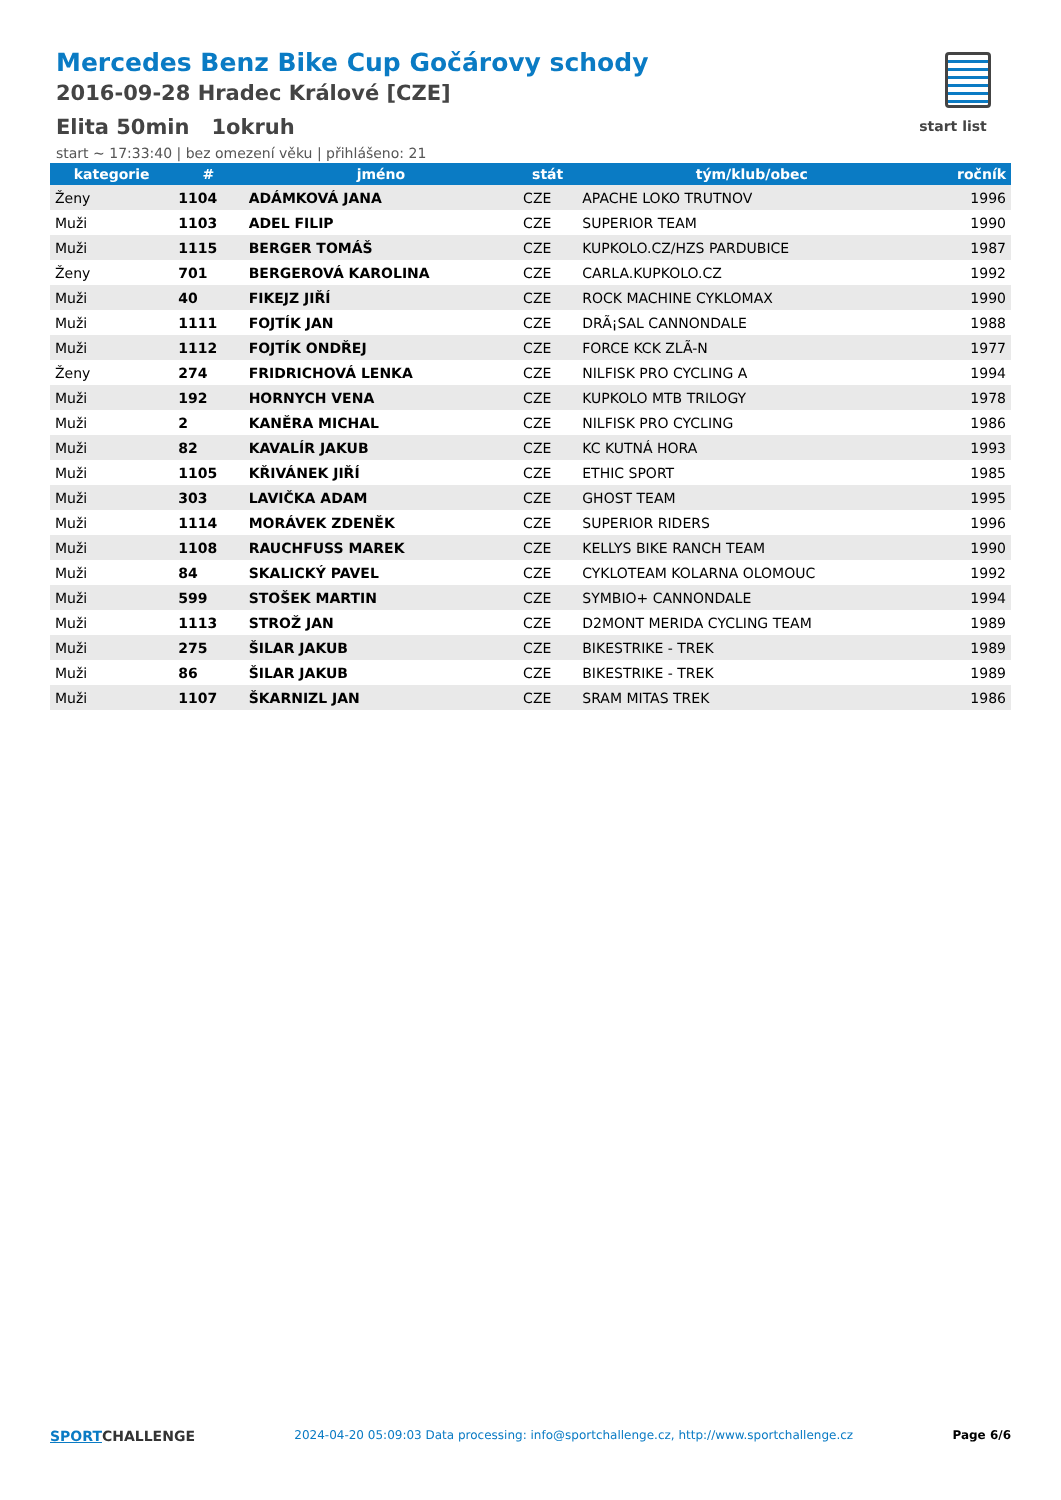Mercedes Benz Bike Cup Gočárovy schody
2016-09-28 Hradec Králové [CZE]
Elita 50min 1okruh
start ~ 17:33:40 | bez omezení věku | přihlášeno: 21
start list
| kategorie | # | jméno | stát | tým/klub/obec | ročník |
| --- | --- | --- | --- | --- | --- |
| Ženy | 1104 | ADÁMKOVÁ JANA | CZE | APACHE LOKO TRUTNOV | 1996 |
| Muži | 1103 | ADEL FILIP | CZE | SUPERIOR TEAM | 1990 |
| Muži | 1115 | BERGER TOMÁŠ | CZE | KUPKOLO.CZ/HZS PARDUBICE | 1987 |
| Ženy | 701 | BERGEROVÁ KAROLINA | CZE | CARLA.KUPKOLO.CZ | 1992 |
| Muži | 40 | FIKEJZ JIŘÍ | CZE | ROCK MACHINE CYKLOMAX | 1990 |
| Muži | 1111 | FOJTÍK JAN | CZE | DRÃ¡SAL CANNONDALE | 1988 |
| Muži | 1112 | FOJTÍK ONDŘEJ | CZE | FORCE KCK ZLÃ-N | 1977 |
| Ženy | 274 | FRIDRICHOVÁ LENKA | CZE | NILFISK PRO CYCLING A | 1994 |
| Muži | 192 | HORNYCH VENA | CZE | KUPKOLO MTB TRILOGY | 1978 |
| Muži | 2 | KANĚRA MICHAL | CZE | NILFISK PRO CYCLING | 1986 |
| Muži | 82 | KAVALÍR JAKUB | CZE | KC KUTNÁ HORA | 1993 |
| Muži | 1105 | KŘIVÁNEK JIŘÍ | CZE | ETHIC SPORT | 1985 |
| Muži | 303 | LAVIČKA ADAM | CZE | GHOST TEAM | 1995 |
| Muži | 1114 | MORÁVEK ZDENĚK | CZE | SUPERIOR RIDERS | 1996 |
| Muži | 1108 | RAUCHFUSS MAREK | CZE | KELLYS BIKE RANCH TEAM | 1990 |
| Muži | 84 | SKALICKÝ PAVEL | CZE | CYKLOTEAM KOLARNA OLOMOUC | 1992 |
| Muži | 599 | STOŠEK MARTIN | CZE | SYMBIO+ CANNONDALE | 1994 |
| Muži | 1113 | STROŽ JAN | CZE | D2MONT MERIDA CYCLING TEAM | 1989 |
| Muži | 275 | ŠILAR JAKUB | CZE | BIKESTRIKE - TREK | 1989 |
| Muži | 86 | ŠILAR JAKUB | CZE | BIKESTRIKE - TREK | 1989 |
| Muži | 1107 | ŠKARNIZL JAN | CZE | SRAM MITAS TREK | 1986 |
SPORTCHALLENGE
2024-04-20 05:09:03 Data processing: info@sportchallenge.cz, http://www.sportchallenge.cz
Page 6/6